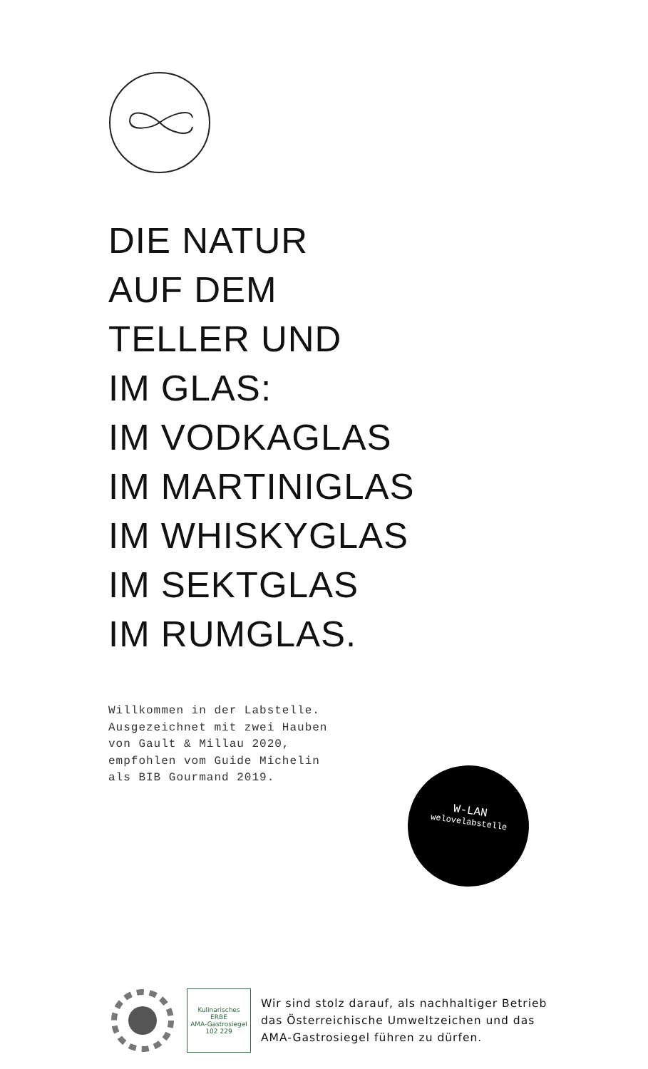DIE NATUR
AUF DEM
TELLER UND
IM GLAS:
IM VODKAGLAS
IM MARTINIGLAS
IM WHISKYGLAS
IM SEKTGLAS
IM RUMGLAS.
Willkommen in der Labstelle.
Ausgezeichnet mit zwei Hauben
von Gault & Millau 2020,
empfohlen vom Guide Michelin
als BIB Gourmand 2019.
W-LAN
welovelabstelle
Kulinarisches
ERBE
AMA-Gastrosiegel 102 229
Wir sind stolz darauf, als nachhaltiger Betrieb
das Österreichische Umweltzeichen und das
AMA-Gastrosiegel führen zu dürfen.